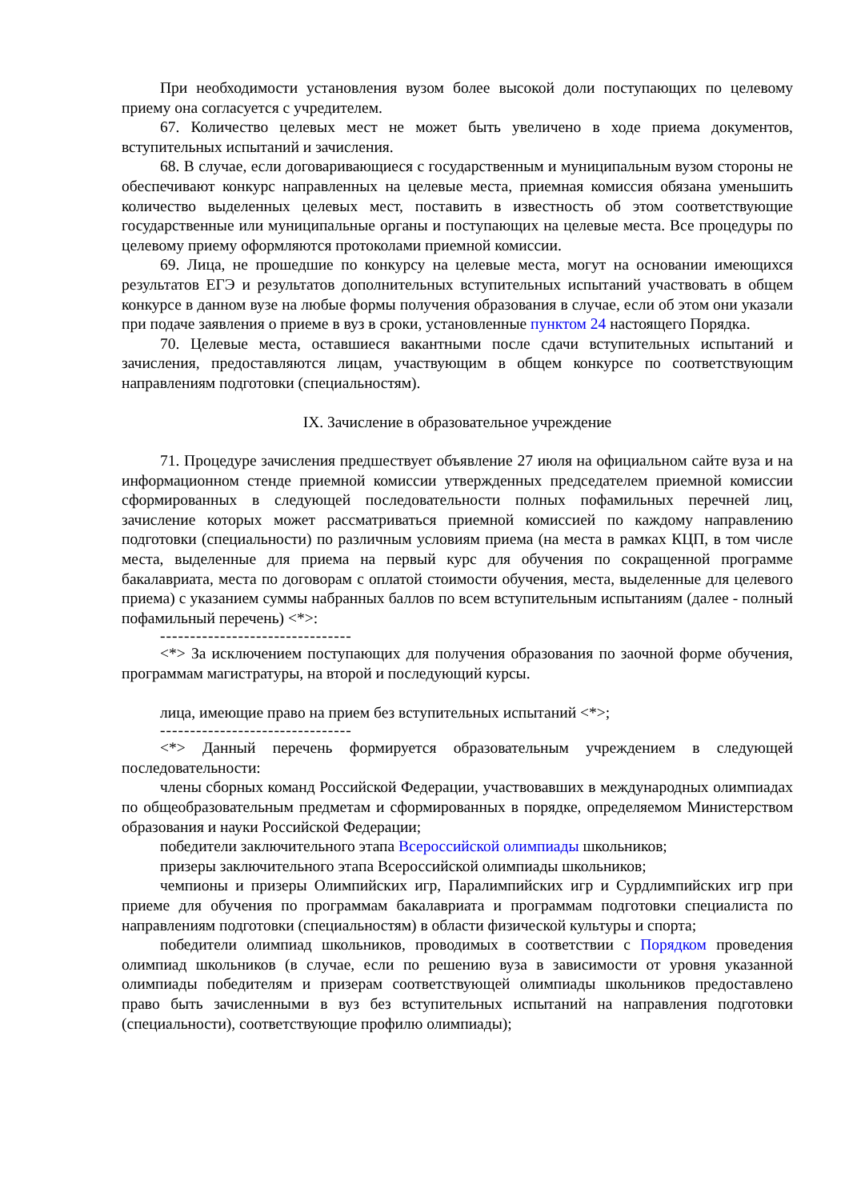При необходимости установления вузом более высокой доли поступающих по целевому приему она согласуется с учредителем.
67. Количество целевых мест не может быть увеличено в ходе приема документов, вступительных испытаний и зачисления.
68. В случае, если договаривающиеся с государственным и муниципальным вузом стороны не обеспечивают конкурс направленных на целевые места, приемная комиссия обязана уменьшить количество выделенных целевых мест, поставить в известность об этом соответствующие государственные или муниципальные органы и поступающих на целевые места. Все процедуры по целевому приему оформляются протоколами приемной комиссии.
69. Лица, не прошедшие по конкурсу на целевые места, могут на основании имеющихся результатов ЕГЭ и результатов дополнительных вступительных испытаний участвовать в общем конкурсе в данном вузе на любые формы получения образования в случае, если об этом они указали при подаче заявления о приеме в вуз в сроки, установленные пунктом 24 настоящего Порядка.
70. Целевые места, оставшиеся вакантными после сдачи вступительных испытаний и зачисления, предоставляются лицам, участвующим в общем конкурсе по соответствующим направлениям подготовки (специальностям).
IX. Зачисление в образовательное учреждение
71. Процедуре зачисления предшествует объявление 27 июля на официальном сайте вуза и на информационном стенде приемной комиссии утвержденных председателем приемной комиссии сформированных в следующей последовательности полных пофамильных перечней лиц, зачисление которых может рассматриваться приемной комиссией по каждому направлению подготовки (специальности) по различным условиям приема (на места в рамках КЦП, в том числе места, выделенные для приема на первый курс для обучения по сокращенной программе бакалавриата, места по договорам с оплатой стоимости обучения, места, выделенные для целевого приема) с указанием суммы набранных баллов по всем вступительным испытаниям (далее - полный пофамильный перечень) <*>:
--------------------------------
<*> За исключением поступающих для получения образования по заочной форме обучения, программам магистратуры, на второй и последующий курсы.
лица, имеющие право на прием без вступительных испытаний <*>;
--------------------------------
<*> Данный перечень формируется образовательным учреждением в следующей последовательности:
члены сборных команд Российской Федерации, участвовавших в международных олимпиадах по общеобразовательным предметам и сформированных в порядке, определяемом Министерством образования и науки Российской Федерации;
победители заключительного этапа Всероссийской олимпиады школьников;
призеры заключительного этапа Всероссийской олимпиады школьников;
чемпионы и призеры Олимпийских игр, Паралимпийских игр и Сурдлимпийских игр при приеме для обучения по программам бакалавриата и программам подготовки специалиста по направлениям подготовки (специальностям) в области физической культуры и спорта;
победители олимпиад школьников, проводимых в соответствии с Порядком проведения олимпиад школьников (в случае, если по решению вуза в зависимости от уровня указанной олимпиады победителям и призерам соответствующей олимпиады школьников предоставлено право быть зачисленными в вуз без вступительных испытаний на направления подготовки (специальности), соответствующие профилю олимпиады);